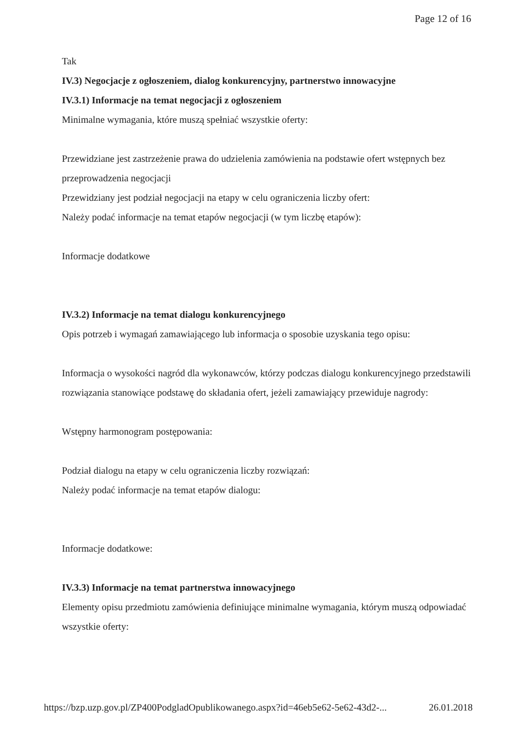Page 12 of 16
Tak
IV.3) Negocjacje z ogłoszeniem, dialog konkurencyjny, partnerstwo innowacyjne
IV.3.1) Informacje na temat negocjacji z ogłoszeniem
Minimalne wymagania, które muszą spełniać wszystkie oferty:
Przewidziane jest zastrzeżenie prawa do udzielenia zamówienia na podstawie ofert wstępnych bez przeprowadzenia negocjacji
Przewidziany jest podział negocjacji na etapy w celu ograniczenia liczby ofert:
Należy podać informacje na temat etapów negocjacji (w tym liczbę etapów):
Informacje dodatkowe
IV.3.2) Informacje na temat dialogu konkurencyjnego
Opis potrzeb i wymagań zamawiającego lub informacja o sposobie uzyskania tego opisu:
Informacja o wysokości nagród dla wykonawców, którzy podczas dialogu konkurencyjnego przedstawili rozwiązania stanowiące podstawę do składania ofert, jeżeli zamawiający przewiduje nagrody:
Wstępny harmonogram postępowania:
Podział dialogu na etapy w celu ograniczenia liczby rozwiązań:
Należy podać informacje na temat etapów dialogu:
Informacje dodatkowe:
IV.3.3) Informacje na temat partnerstwa innowacyjnego
Elementy opisu przedmiotu zamówienia definiujące minimalne wymagania, którym muszą odpowiadać wszystkie oferty:
https://bzp.uzp.gov.pl/ZP400PodgladOpublikowanego.aspx?id=46eb5e62-5e62-43d2-... 26.01.2018